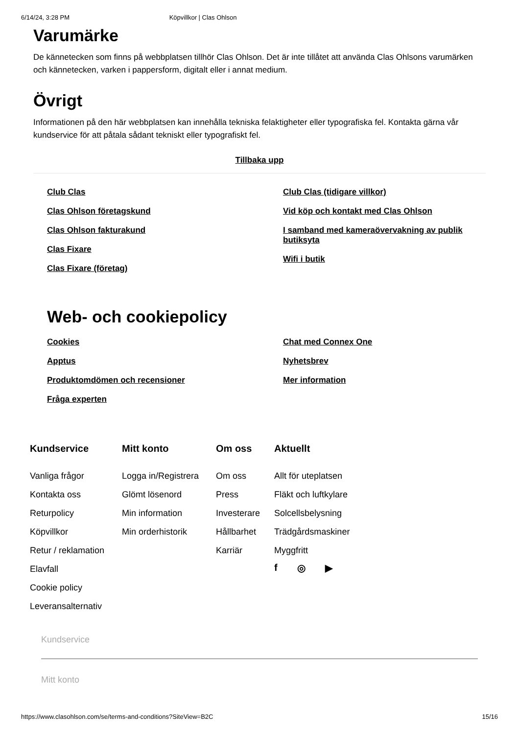6/14/24, 3:28 PM Köpvillkor | Clas Ohlson
Varumärke
De kännetecken som finns på webbplatsen tillhör Clas Ohlson. Det är inte tillåtet att använda Clas Ohlsons varumärken och kännetecken, varken i pappersform, digitalt eller i annat medium.
Övrigt
Informationen på den här webbplatsen kan innehålla tekniska felaktigheter eller typografiska fel. Kontakta gärna vår kundservice för att påtala sådant tekniskt eller typografiskt fel.
Tillbaka upp
Club Clas
Clas Ohlson företagskund
Clas Ohlson fakturakund
Clas Fixare
Clas Fixare (företag)
Club Clas (tidigare villkor)
Vid köp och kontakt med Clas Ohlson
I samband med kameraövervakning av publik butiksyta
Wifi i butik
Web- och cookiepolicy
Cookies
Apptus
Produktomdömen och recensioner
Fråga experten
Chat med Connex One
Nyhetsbrev
Mer information
Kundservice
Vanliga frågor
Kontakta oss
Returpolicy
Köpvillkor
Retur / reklamation
Elavfall
Cookie policy
Leveransalternativ
Mitt konto
Logga in/Registrera
Glömt lösenord
Min information
Min orderhistorik
Om oss
Om oss
Press
Investerare
Hållbarhet
Karriär
Aktuellt
Allt för uteplatsen
Fläkt och luftkylare
Solcellsbelysning
Trädgårdsmaskiner
Myggfritt
f ◎ ▶
Kundservice
Mitt konto
https://www.clasohlson.com/se/terms-and-conditions?SiteView=B2C 15/16